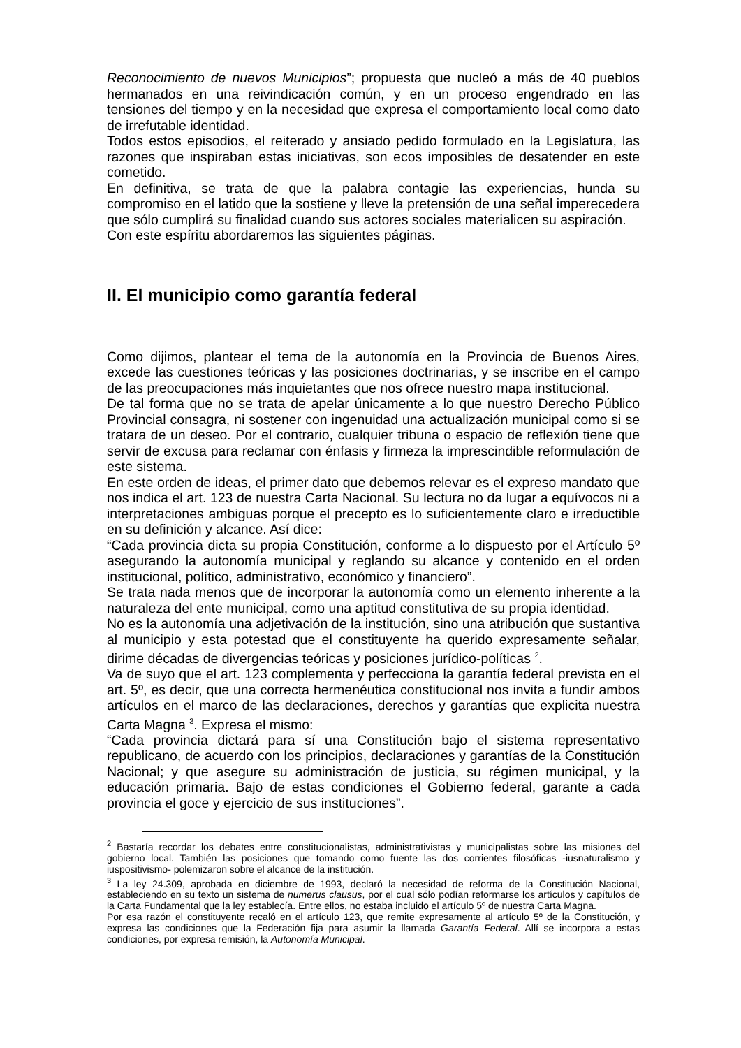Reconocimiento de nuevos Municipios”; propuesta que nucleó a más de 40 pueblos hermanados en una reivindicación común, y en un proceso engendrado en las tensiones del tiempo y en la necesidad que expresa el comportamiento local como dato de irrefutable identidad.
Todos estos episodios, el reiterado y ansiado pedido formulado en la Legislatura, las razones que inspiraban estas iniciativas, son ecos imposibles de desatender en este cometido.
En definitiva, se trata de que la palabra contagie las experiencias, hunda su compromiso en el latido que la sostiene y lleve la pretensión de una señal imperecedera que sólo cumplirá su finalidad cuando sus actores sociales materialicen su aspiración.
Con este espíritu abordaremos las siguientes páginas.
II. El municipio como garantía federal
Como dijimos, plantear el tema de la autonomía en la Provincia de Buenos Aires, excede las cuestiones teóricas y las posiciones doctrinarias, y se inscribe en el campo de las preocupaciones más inquietantes que nos ofrece nuestro mapa institucional.
De tal forma que no se trata de apelar únicamente a lo que nuestro Derecho Público Provincial consagra, ni sostener con ingenuidad una actualización municipal como si se tratara de un deseo. Por el contrario, cualquier tribuna o espacio de reflexión tiene que servir de excusa para reclamar con énfasis y firmeza la imprescindible reformulación de este sistema.
En este orden de ideas, el primer dato que debemos relevar es el expreso mandato que nos indica el art. 123 de nuestra Carta Nacional. Su lectura no da lugar a equívocos ni a interpretaciones ambiguas porque el precepto es lo suficientemente claro e irreductible en su definición y alcance. Así dice:
“Cada provincia dicta su propia Constitución, conforme a lo dispuesto por el Artículo 5º asegurando la autonomía municipal y reglando su alcance y contenido en el orden institucional, político, administrativo, económico y financiero”.
Se trata nada menos que de incorporar la autonomía como un elemento inherente a la naturaleza del ente municipal, como una aptitud constitutiva de su propia identidad.
No es la autonomía una adjetivación de la institución, sino una atribución que sustantiva al municipio y esta potestad que el constituyente ha querido expresamente señalar, dirime décadas de divergencias teóricas y posiciones jurídico-políticas <sup>2</sup>.
Va de suyo que el art. 123 complementa y perfecciona la garantía federal prevista en el art. 5º, es decir, que una correcta hermenéutica constitucional nos invita a fundir ambos artículos en el marco de las declaraciones, derechos y garantías que explicita nuestra Carta Magna <sup>3</sup>. Expresa el mismo:
“Cada provincia dictará para sí una Constitución bajo el sistema representativo republicano, de acuerdo con los principios, declaraciones y garantías de la Constitución Nacional; y que asegure su administración de justicia, su régimen municipal, y la educación primaria. Bajo de estas condiciones el Gobierno federal, garante a cada provincia el goce y ejercicio de sus instituciones”.
<sup>2</sup> Bastaría recordar los debates entre constitucionalistas, administrativistas y municipalistas sobre las misiones del gobierno local. También las posiciones que tomando como fuente las dos corrientes filosóficas -iusnaturalismo y iuspositivismo- polemizaron sobre el alcance de la institución.
<sup>3</sup> La ley 24.309, aprobada en diciembre de 1993, declaró la necesidad de reforma de la Constitución Nacional, estableciendo en su texto un sistema de numerus clausus, por el cual sólo podían reformarse los artículos y capítulos de la Carta Fundamental que la ley establecía. Entre ellos, no estaba incluido el artículo 5º de nuestra Carta Magna.
Por esa razón el constituyente recaló en el artículo 123, que remite expresamente al artículo 5º de la Constitución, y expresa las condiciones que la Federación fija para asumir la llamada Garantía Federal. Allí se incorpora a estas condiciones, por expresa remisión, la Autonomía Municipal.